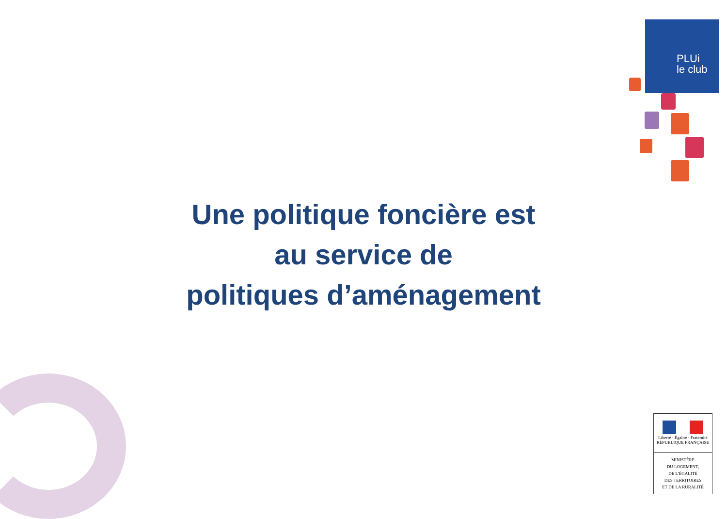PLUi
le club
Une politique foncière est
au service de
politiques d’aménagement
Liberté · Égalité · Fraternité
RÉPUBLIQUE FRANÇAISE
MINISTÈRE
DU LOGEMENT,
DE L'ÉGALITÉ
DES TERRITOIRES
ET DE LA RURALITÉ